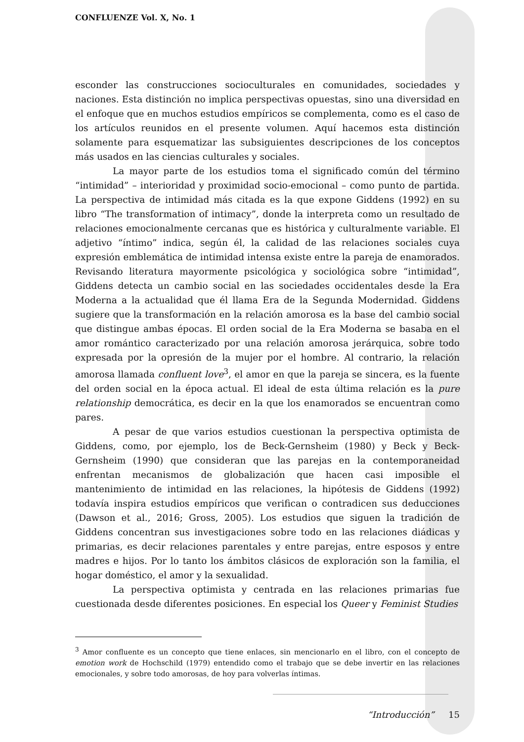CONFLUENZE Vol. X, No. 1
esconder las construcciones socioculturales en comunidades, sociedades y naciones. Esta distinción no implica perspectivas opuestas, sino una diversidad en el enfoque que en muchos estudios empíricos se complementa, como es el caso de los artículos reunidos en el presente volumen. Aquí hacemos esta distinción solamente para esquematizar las subsiguientes descripciones de los conceptos más usados en las ciencias culturales y sociales.
La mayor parte de los estudios toma el significado común del término “intimidad” – interioridad y proximidad socio-emocional – como punto de partida. La perspectiva de intimidad más citada es la que expone Giddens (1992) en su libro “The transformation of intimacy”, donde la interpreta como un resultado de relaciones emocionalmente cercanas que es histórica y culturalmente variable. El adjetivo “íntimo” indica, según él, la calidad de las relaciones sociales cuya expresión emblemática de intimidad intensa existe entre la pareja de enamorados. Revisando literatura mayormente psicológica y sociológica sobre “intimidad”, Giddens detecta un cambio social en las sociedades occidentales desde la Era Moderna a la actualidad que él llama Era de la Segunda Modernidad. Giddens sugiere que la transformación en la relación amorosa es la base del cambio social que distingue ambas épocas. El orden social de la Era Moderna se basaba en el amor romántico caracterizado por una relación amorosa jerárquica, sobre todo expresada por la opresión de la mujer por el hombre. Al contrario, la relación amorosa llamada confluent love<sup>3</sup>, el amor en que la pareja se sincera, es la fuente del orden social en la época actual. El ideal de esta última relación es la pure relationship democrática, es decir en la que los enamorados se encuentran como pares.
A pesar de que varios estudios cuestionan la perspectiva optimista de Giddens, como, por ejemplo, los de Beck-Gernsheim (1980) y Beck y Beck-Gernsheim (1990) que consideran que las parejas en la contemporaneidad enfrentan mecanismos de globalización que hacen casi imposible el mantenimiento de intimidad en las relaciones, la hipótesis de Giddens (1992) todavía inspira estudios empíricos que verifican o contradicen sus deducciones (Dawson et al., 2016; Gross, 2005). Los estudios que siguen la tradición de Giddens concentran sus investigaciones sobre todo en las relaciones diádicas y primarias, es decir relaciones parentales y entre parejas, entre esposos y entre madres e hijos. Por lo tanto los ámbitos clásicos de exploración son la familia, el hogar doméstico, el amor y la sexualidad.
La perspectiva optimista y centrada en las relaciones primarias fue cuestionada desde diferentes posiciones. En especial los Queer y Feminist Studies
<sup>3</sup> Amor confluente es un concepto que tiene enlaces, sin mencionarlo en el libro, con el concepto de emotion work de Hochschild (1979) entendido como el trabajo que se debe invertir en las relaciones emocionales, y sobre todo amorosas, de hoy para volverlas íntimas.
“Introducción” 15